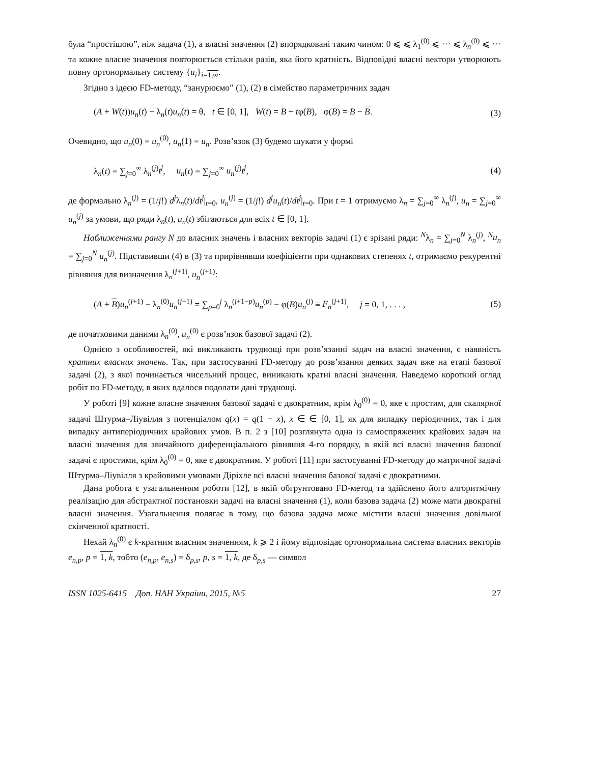була “простішою”, ніж задача (1), а власні значення (2) впорядковані таким чином: 0 ⩽ ⩽ λ<sub>1</sub><sup>(0)</sup> ⩽ ··· ⩽ λ<sub>n</sub><sup>(0)</sup> ⩽ ··· та кожне власне значення повторюється стільки разів, яка його кратність. Відповідні власні вектори утворюють повну ортонормальну систему {u<sub>i</sub>}<sub>i=1,∞</sub>.
Згідно з ідеєю FD-методу, “занурюємо” (1), (2) в сімейство параметричних задач
(A + W(t))u<sub>n</sub>(t) − λ<sub>n</sub>(t)u<sub>n</sub>(t) = θ, t ∈ [0, 1], W(t) = B + tφ(B), φ(B) = B − B. (3)
Очевидно, що u<sub>n</sub>(0) = u<sub>n</sub><sup>(0)</sup>, u<sub>n</sub>(1) = u<sub>n</sub>. Розв’язок (3) будемо шукати у формі
λ<sub>n</sub>(t) = ∑<sub>j=0</sub><sup>∞</sup> λ<sub>n</sub><sup>(j)</sup>t<sup>j</sup>, u<sub>n</sub>(t) = ∑<sub>j=0</sub><sup>∞</sup> u<sub>n</sub><sup>(j)</sup>t<sup>j</sup>, (4)
де формально λ<sub>n</sub><sup>(j)</sup> = (1/j!) d<sup>j</sup>λ<sub>n</sub>(t)/dt<sup>j</sup>|<sub>t=0</sub>, u<sub>n</sub><sup>(j)</sup> = (1/j!) d<sup>j</sup>u<sub>n</sub>(t)/dt<sup>j</sup>|<sub>t=0</sub>. При t = 1 отримуємо λ<sub>n</sub> = ∑<sub>j=0</sub><sup>∞</sup> λ<sub>n</sub><sup>(j)</sup>, u<sub>n</sub> = ∑<sub>j=0</sub><sup>∞</sup> u<sub>n</sub><sup>(j)</sup> за умови, що ряди λ<sub>n</sub>(t), u<sub>n</sub>(t) збігаються для всіх t ∈ [0, 1].
Наближеннями рангу N до власних значень і власних векторів задачі (1) є зрізані ряди: <sup>N</sup>λ<sub>n</sub> = ∑<sub>j=0</sub><sup>N</sup> λ<sub>n</sub><sup>(j)</sup>, <sup>N</sup>u<sub>n</sub> = ∑<sub>j=0</sub><sup>N</sup> u<sub>n</sub><sup>(j)</sup>. Підставивши (4) в (3) та прирівнявши коефіцієнти при однакових степенях t, отримаємо рекурентні рівняння для визначення λ<sub>n</sub><sup>(j+1)</sup>, u<sub>n</sub><sup>(j+1)</sup>:
(A + B)u<sub>n</sub><sup>(j+1)</sup> − λ<sub>n</sub><sup>(0)</sup>u<sub>n</sub><sup>(j+1)</sup> = ∑<sub>p=0</sub><sup>j</sup> λ<sub>n</sub><sup>(j+1−p)</sup>u<sub>n</sub><sup>(p)</sup> − φ(B)u<sub>n</sub><sup>(j)</sup> ≡ F<sub>n</sub><sup>(j+1)</sup>, j = 0, 1, . . . , (5)
де початковими даними λ<sub>n</sub><sup>(0)</sup>, u<sub>n</sub><sup>(0)</sup> є розв’язок базової задачі (2).
Однією з особливостей, які викликають труднощі при розв’язанні задач на власні значення, є наявність кратних власних значень. Так, при застосуванні FD-методу до розв’язання деяких задач вже на етапі базової задачі (2), з якої починається чисельний процес, виникають кратні власні значення. Наведемо короткий огляд робіт по FD-методу, в яких вдалося подолати дані труднощі.
У роботі [9] кожне власне значення базової задачі є двократним, крім λ<sub>0</sub><sup>(0)</sup> = 0, яке є простим, для скалярної задачі Штурма–Ліувілля з потенціалом q(x) = q(1 − x), x ∈ ∈ [0, 1], як для випадку періодичних, так і для випадку антиперіодичних крайових умов. В п. 2 з [10] розглянута одна із самоспряжених крайових задач на власні значення для звичайного диференціального рівняння 4-го порядку, в якій всі власні значення базової задачі є простими, крім λ<sub>0</sub><sup>(0)</sup> = 0, яке є двократним. У роботі [11] при застосуванні FD-методу до матричної задачі Штурма–Ліувілля з крайовими умовами Діріхле всі власні значення базової задачі є двократними.
Дана робота є узагальненням роботи [12], в якій обгрунтовано FD-метод та здійснено його алгоритмічну реалізацію для абстрактної постановки задачі на власні значення (1), коли базова задача (2) може мати двократні власні значення. Узагальнення полягає в тому, що базова задача може містити власні значення довільної скінченної кратності.
Нехай λ<sub>n</sub><sup>(0)</sup> є k-кратним власним значенням, k ⩾ 2 і йому відповідає ортонормальна система власних векторів e<sub>n,p</sub>, p = 1, k, тобто (e<sub>n,p</sub>, e<sub>n,s</sub>) = δ<sub>p,s</sub>, p, s = 1, k, де δ<sub>p,s</sub> — символ
ISSN 1025-6415 Доп. НАН України, 2015, №5 27